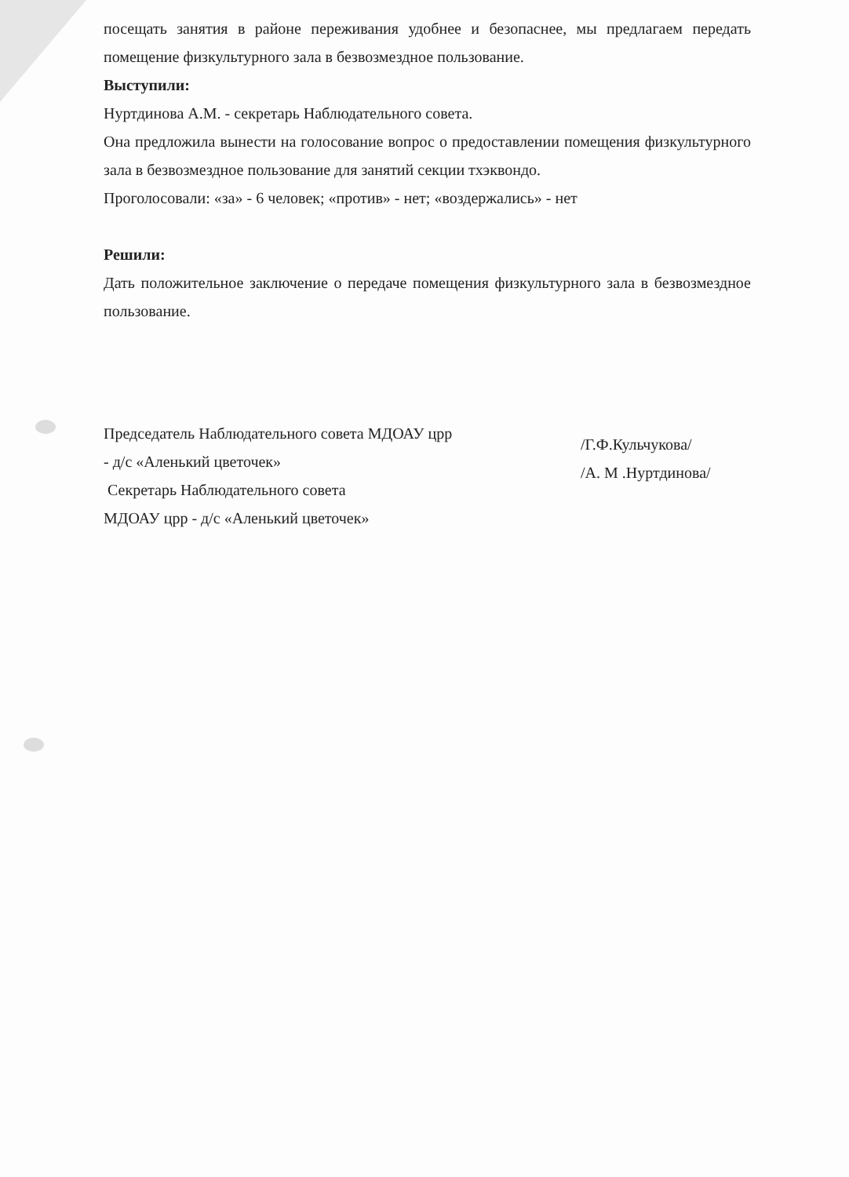посещать занятия в районе переживания удобнее и безопаснее, мы предлагаем передать помещение физкультурного зала в безвозмездное пользование.
Выступили:
Нуртдинова А.М. - секретарь Наблюдательного совета.
Она предложила вынести на голосование вопрос о предоставлении помещения физкультурного зала в безвозмездное пользование для занятий секции тхэквондо.
Проголосовали: «за» - 6 человек; «против» - нет; «воздержались» - нет
Решили:
Дать положительное заключение о передаче помещения физкультурного зала в безвозмездное пользование.
Председатель Наблюдательного совета МДОАУ црр
- д/с «Аленький цветочек»
Секретарь Наблюдательного совета
МДОАУ црр - д/с «Аленький цветочек»
/Г.Ф.Кульчукова/
/А. М .Нуртдинова/